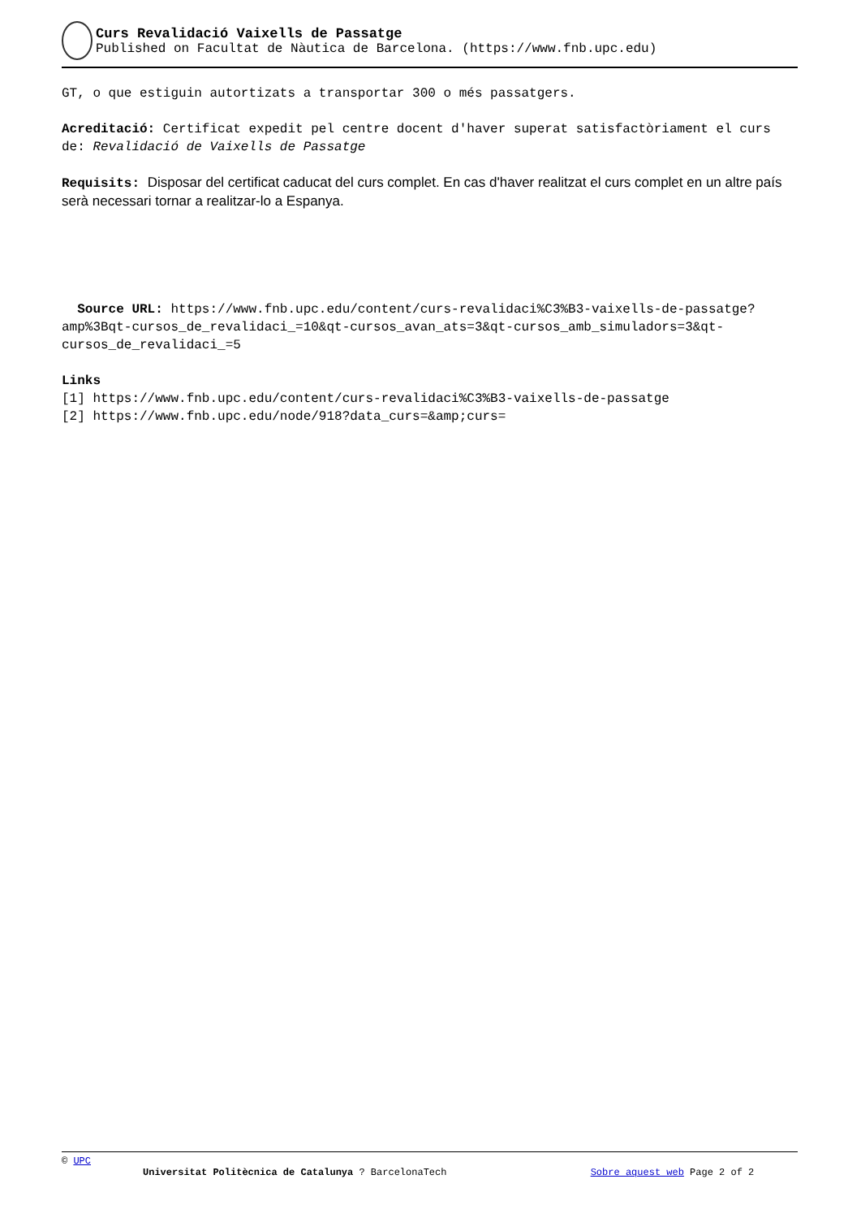Curs Revalidació Vaixells de Passatge
Published on Facultat de Nàutica de Barcelona. (https://www.fnb.upc.edu)
GT, o que estiguin autortizats a transportar 300 o més passatgers.
Acreditació: Certificat expedit pel centre docent d'haver superat satisfactòriament el curs de: Revalidació de Vaixells de Passatge
Requisits: Disposar del certificat caducat del curs complet. En cas d'haver realitzat el curs complet en un altre país serà necessari tornar a realitzar-lo a Espanya.
Source URL: https://www.fnb.upc.edu/content/curs-revalidaci%C3%B3-vaixells-de-passatge?amp%3Bqt-cursos_de_revalidaci_=10&qt-cursos_avan_ats=3&qt-cursos_amb_simuladors=3&qt-cursos_de_revalidaci_=5
Links
[1] https://www.fnb.upc.edu/content/curs-revalidaci%C3%B3-vaixells-de-passatge
[2] https://www.fnb.upc.edu/node/918?data_curs=&amp;curs=
© UPC
Universitat Politècnica de Catalunya ? BarcelonaTech Sobre aquest web Page 2 of 2